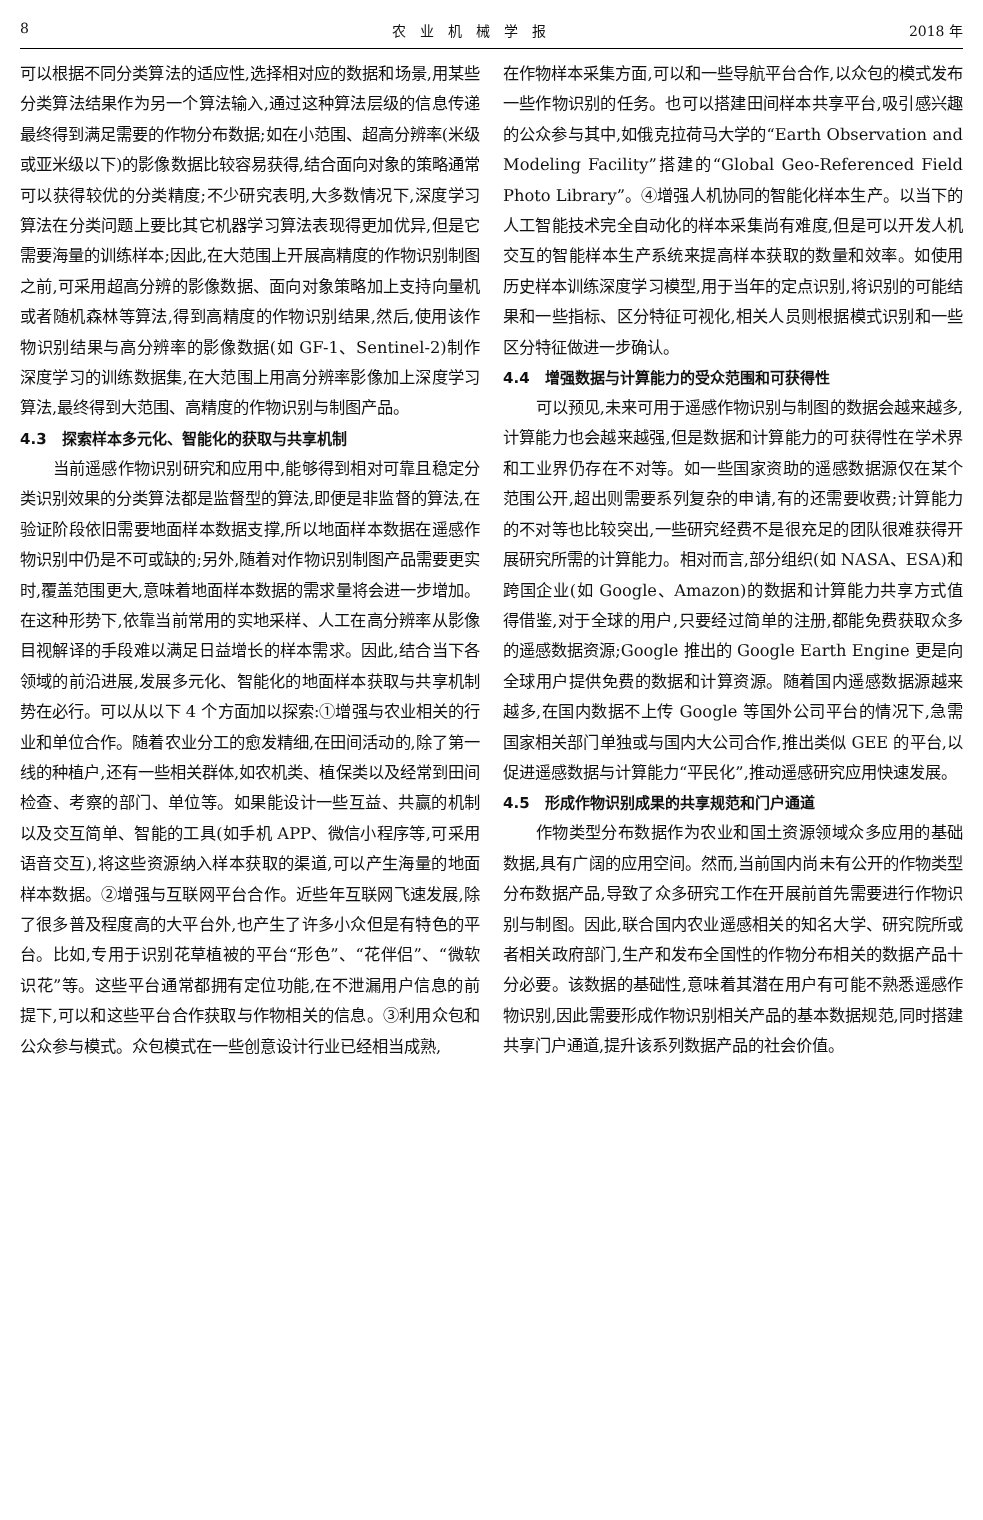8 农　业　机　械　学　报 2018 年
可以根据不同分类算法的适应性,选择相对应的数据和场景,用某些分类算法结果作为另一个算法输入,通过这种算法层级的信息传递最终得到满足需要的作物分布数据;如在小范围、超高分辨率(米级或亚米级以下)的影像数据比较容易获得,结合面向对象的策略通常可以获得较优的分类精度;不少研究表明,大多数情况下,深度学习算法在分类问题上要比其它机器学习算法表现得更加优异,但是它需要海量的训练样本;因此,在大范围上开展高精度的作物识别制图之前,可采用超高分辨的影像数据、面向对象策略加上支持向量机或者随机森林等算法,得到高精度的作物识别结果,然后,使用该作物识别结果与高分辨率的影像数据(如 GF-1、Sentinel-2)制作深度学习的训练数据集,在大范围上用高分辨率影像加上深度学习算法,最终得到大范围、高精度的作物识别与制图产品。
4.3　探索样本多元化、智能化的获取与共享机制
当前遥感作物识别研究和应用中,能够得到相对可靠且稳定分类识别效果的分类算法都是监督型的算法,即便是非监督的算法,在验证阶段依旧需要地面样本数据支撑,所以地面样本数据在遥感作物识别中仍是不可或缺的;另外,随着对作物识别制图产品需要更实时,覆盖范围更大,意味着地面样本数据的需求量将会进一步增加。在这种形势下,依靠当前常用的实地采样、人工在高分辨率从影像目视解译的手段难以满足日益增长的样本需求。因此,结合当下各领域的前沿进展,发展多元化、智能化的地面样本获取与共享机制势在必行。可以从以下 4 个方面加以探索:①增强与农业相关的行业和单位合作。随着农业分工的愈发精细,在田间活动的,除了第一线的种植户,还有一些相关群体,如农机类、植保类以及经常到田间检查、考察的部门、单位等。如果能设计一些互益、共赢的机制以及交互简单、智能的工具(如手机 APP、微信小程序等,可采用语音交互),将这些资源纳入样本获取的渠道,可以产生海量的地面样本数据。②增强与互联网平台合作。近些年互联网飞速发展,除了很多普及程度高的大平台外,也产生了许多小众但是有特色的平台。比如,专用于识别花草植被的平台“形色”、“花伴侣”、“微软识花”等。这些平台通常都拥有定位功能,在不泄漏用户信息的前提下,可以和这些平台合作获取与作物相关的信息。③利用众包和公众参与模式。众包模式在一些创意设计行业已经相当成熟,
在作物样本采集方面,可以和一些导航平台合作,以众包的模式发布一些作物识别的任务。也可以搭建田间样本共享平台,吸引感兴趣的公众参与其中,如俄克拉荷马大学的“Earth Observation and Modeling Facility”搭建的“Global Geo-Referenced Field Photo Library”。④增强人机协同的智能化样本生产。以当下的人工智能技术完全自动化的样本采集尚有难度,但是可以开发人机交互的智能样本生产系统来提高样本获取的数量和效率。如使用历史样本训练深度学习模型,用于当年的定点识别,将识别的可能结果和一些指标、区分特征可视化,相关人员则根据模式识别和一些区分特征做进一步确认。
4.4　增强数据与计算能力的受众范围和可获得性
可以预见,未来可用于遥感作物识别与制图的数据会越来越多,计算能力也会越来越强,但是数据和计算能力的可获得性在学术界和工业界仍存在不对等。如一些国家资助的遥感数据源仅在某个范围公开,超出则需要系列复杂的申请,有的还需要收费;计算能力的不对等也比较突出,一些研究经费不是很充足的团队很难获得开展研究所需的计算能力。相对而言,部分组织(如 NASA、ESA)和跨国企业(如 Google、Amazon)的数据和计算能力共享方式值得借鉴,对于全球的用户,只要经过简单的注册,都能免费获取众多的遥感数据资源;Google 推出的 Google Earth Engine 更是向全球用户提供免费的数据和计算资源。随着国内遥感数据源越来越多,在国内数据不上传 Google 等国外公司平台的情况下,急需国家相关部门单独或与国内大公司合作,推出类似 GEE 的平台,以促进遥感数据与计算能力“平民化”,推动遥感研究应用快速发展。
4.5　形成作物识别成果的共享规范和门户通道
作物类型分布数据作为农业和国土资源领域众多应用的基础数据,具有广阔的应用空间。然而,当前国内尚未有公开的作物类型分布数据产品,导致了众多研究工作在开展前首先需要进行作物识别与制图。因此,联合国内农业遥感相关的知名大学、研究院所或者相关政府部门,生产和发布全国性的作物分布相关的数据产品十分必要。该数据的基础性,意味着其潜在用户有可能不熟悉遥感作物识别,因此需要形成作物识别相关产品的基本数据规范,同时搭建共享门户通道,提升该系列数据产品的社会价值。